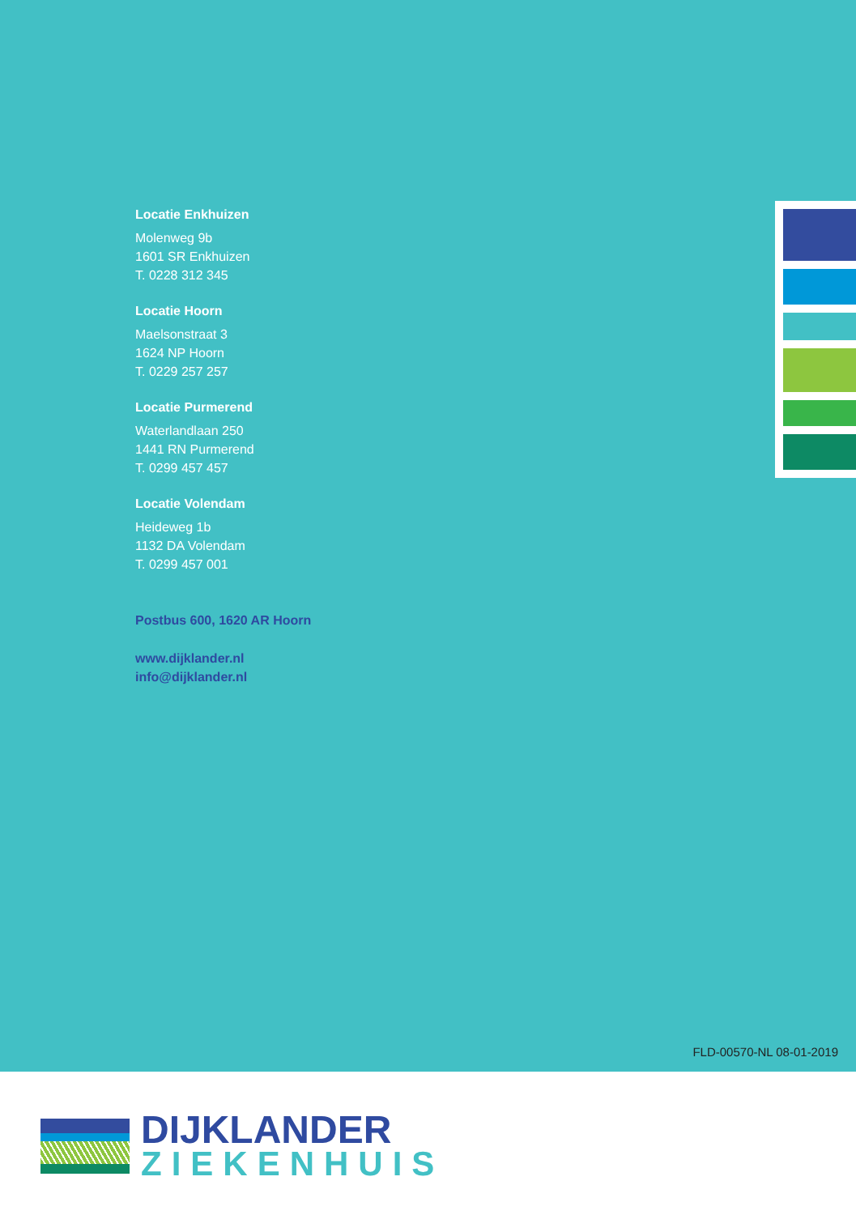Locatie Enkhuizen
Molenweg 9b
1601 SR Enkhuizen
T. 0228 312 345
Locatie Hoorn
Maelsonstraat 3
1624 NP Hoorn
T. 0229 257 257
Locatie Purmerend
Waterlandlaan 250
1441 RN Purmerend
T. 0299 457 457
Locatie Volendam
Heideweg 1b
1132 DA Volendam
T. 0299 457 001
Postbus 600, 1620 AR Hoorn
www.dijklander.nl
info@dijklander.nl
FLD-00570-NL 08-01-2019
DIJKLANDER
ZIEKENHUIS